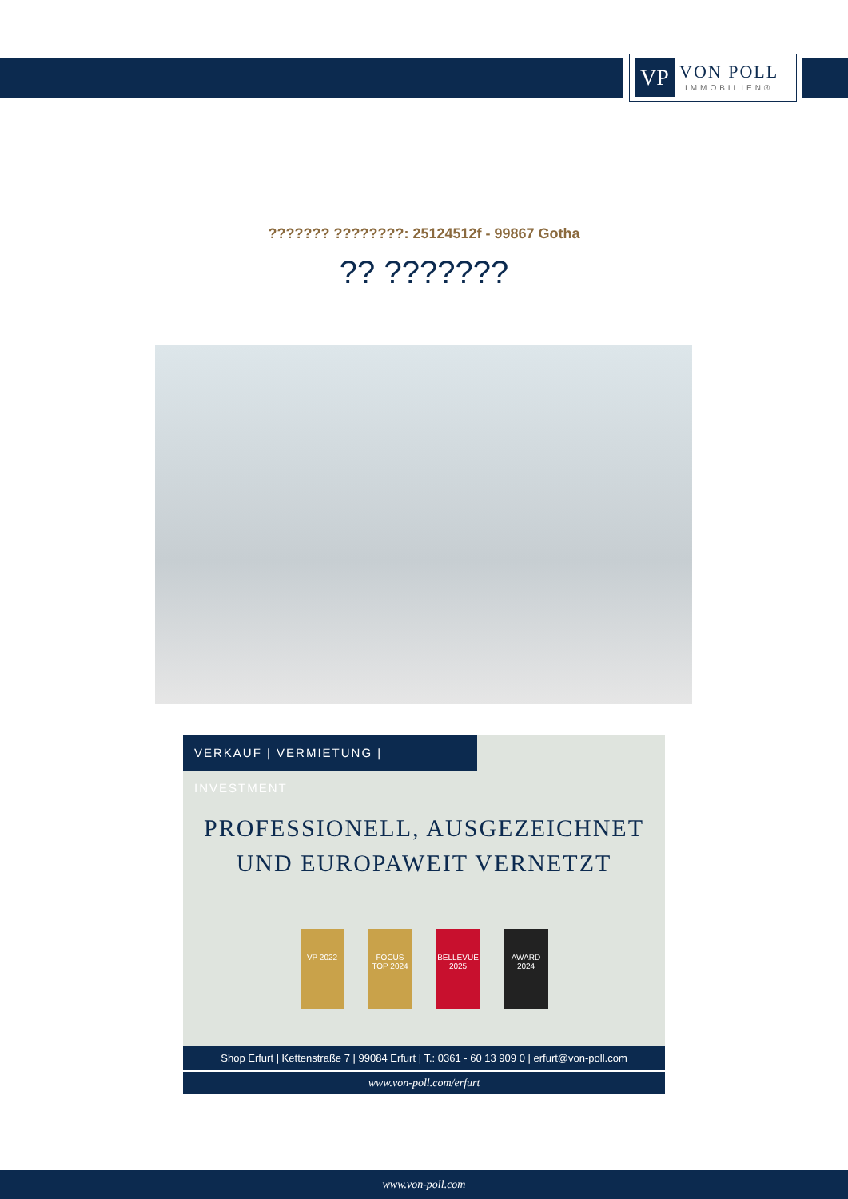VP
VON POLL
IMMOBILIEN®
??????? ????????: 25124512f - 99867 Gotha
?? ???????
VERKAUF | VERMIETUNG | INVESTMENT
PROFESSIONELL, AUSGEZEICHNET
UND EUROPAWEIT VERNETZT
VP 2022 FOCUS TOP 2024
BELLEVUE 2025
AWARD 2024
Shop Erfurt | Kettenstraße 7 | 99084 Erfurt | T.: 0361 - 60 13 909 0 | erfurt@von-poll.com
www.von-poll.com/erfurt
www.von-poll.com